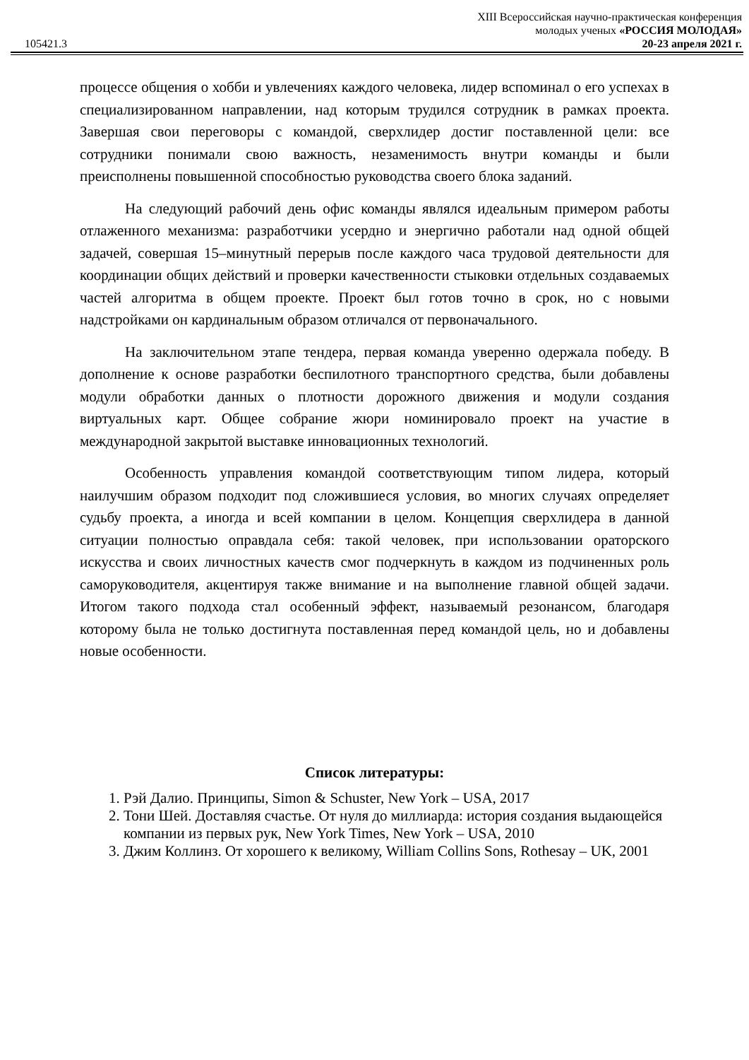XIII Всероссийская научно-практическая конференция
молодых ученых «РОССИЯ МОЛОДАЯ»
105421.3 20-23 апреля 2021 г.
процессе общения о хобби и увлечениях каждого человека, лидер вспоминал о его успехах в специализированном направлении, над которым трудился сотрудник в рамках проекта. Завершая свои переговоры с командой, сверхлидер достиг поставленной цели: все сотрудники понимали свою важность, незаменимость внутри команды и были преисполнены повышенной способностью руководства своего блока заданий.
На следующий рабочий день офис команды являлся идеальным примером работы отлаженного механизма: разработчики усердно и энергично работали над одной общей задачей, совершая 15–минутный перерыв после каждого часа трудовой деятельности для координации общих действий и проверки качественности стыковки отдельных создаваемых частей алгоритма в общем проекте. Проект был готов точно в срок, но с новыми надстройками он кардинальным образом отличался от первоначального.
На заключительном этапе тендера, первая команда уверенно одержала победу. В дополнение к основе разработки беспилотного транспортного средства, были добавлены модули обработки данных о плотности дорожного движения и модули создания виртуальных карт. Общее собрание жюри номинировало проект на участие в международной закрытой выставке инновационных технологий.
Особенность управления командой соответствующим типом лидера, который наилучшим образом подходит под сложившиеся условия, во многих случаях определяет судьбу проекта, а иногда и всей компании в целом. Концепция сверхлидера в данной ситуации полностью оправдала себя: такой человек, при использовании ораторского искусства и своих личностных качеств смог подчеркнуть в каждом из подчиненных роль саморуководителя, акцентируя также внимание и на выполнение главной общей задачи. Итогом такого подхода стал особенный эффект, называемый резонансом, благодаря которому была не только достигнута поставленная перед командой цель, но и добавлены новые особенности.
Список литературы:
1. Рэй Далио. Принципы, Simon & Schuster, New York – USA, 2017
2. Тони Шей. Доставляя счастье. От нуля до миллиарда: история создания выдающейся компании из первых рук, New York Times, New York – USA, 2010
3. Джим Коллинз. От хорошего к великому, William Collins Sons, Rothesay – UK, 2001